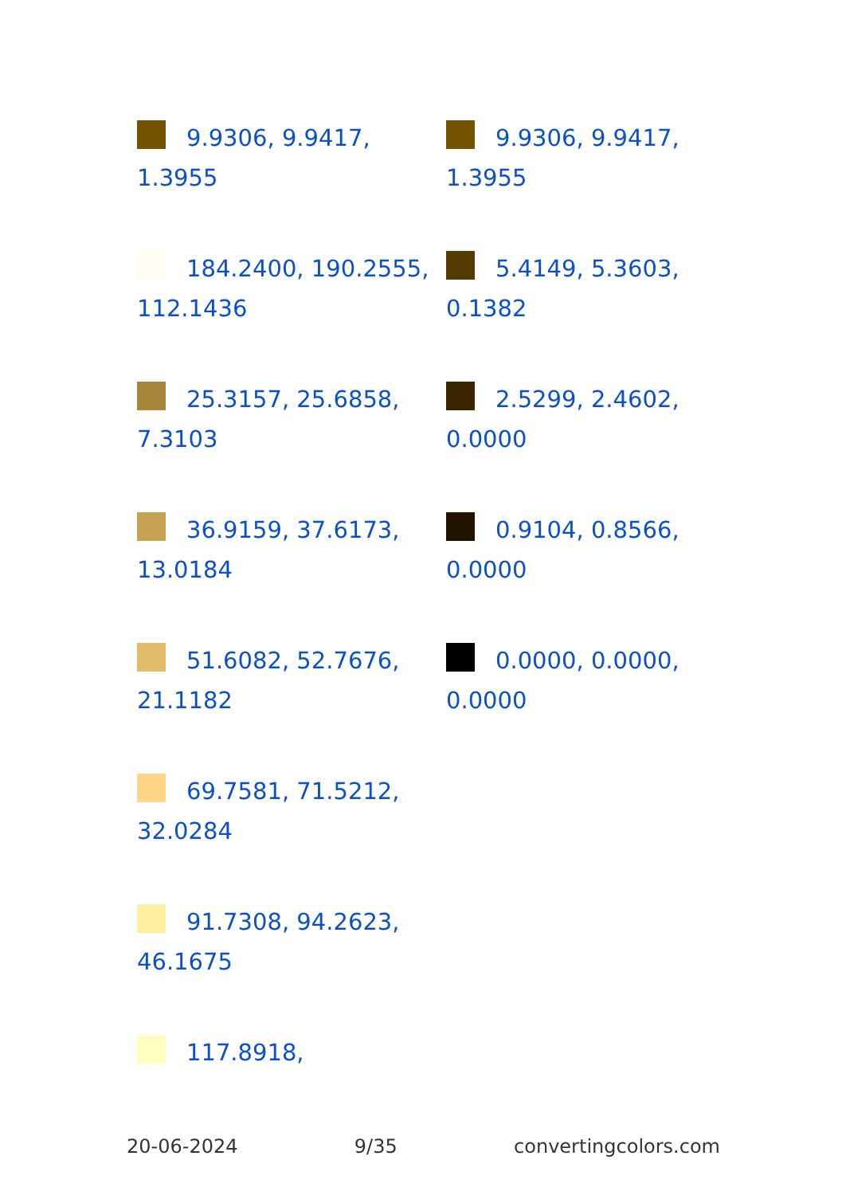9.9306, 9.9417, 1.3955
9.9306, 9.9417, 1.3955
184.2400, 190.2555, 112.1436
5.4149, 5.3603, 0.1382
25.3157, 25.6858, 7.3103
2.5299, 2.4602, 0.0000
36.9159, 37.6173, 13.0184
0.9104, 0.8566, 0.0000
51.6082, 52.7676, 21.1182
0.0000, 0.0000, 0.0000
69.7581, 71.5212, 32.0284
91.7308, 94.2623, 46.1675
117.8918,
20-06-2024 9/35 convertingcolors.com